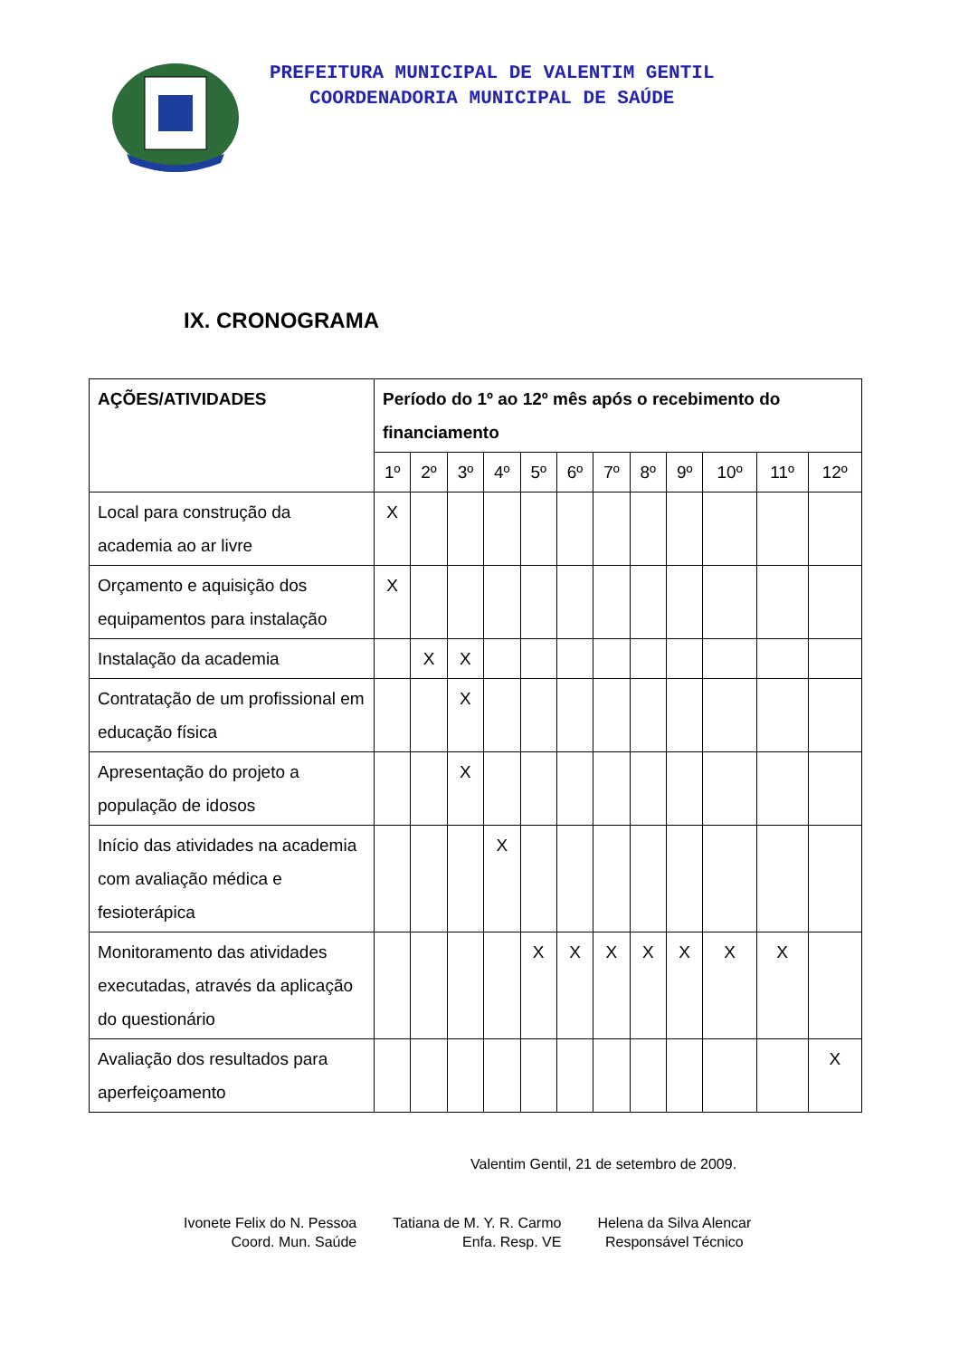PREFEITURA MUNICIPAL DE VALENTIM GENTIL
COORDENADORIA MUNICIPAL DE SAÚDE
IX. CRONOGRAMA
| AÇÕES/ATIVIDADES | Período do 1º ao 12º mês após o recebimento do financiamento | | | | | | | | | | | |
| --- | --- | --- | --- | --- | --- | --- | --- | --- | --- | --- | --- | --- |
| | 1º | 2º | 3º | 4º | 5º | 6º | 7º | 8º | 9º | 10º | 11º | 12º |
| Local para construção da academia ao ar livre | X | | | | | | | | | | | |
| Orçamento e aquisição dos equipamentos para instalação | X | | | | | | | | | | | |
| Instalação da academia | | X | X | | | | | | | | | |
| Contratação de um profissional em educação física | | | X | | | | | | | | | |
| Apresentação do projeto a população de idosos | | | X | | | | | | | | | |
| Início das atividades na academia com avaliação médica e fesioterápica | | | | X | | | | | | | | |
| Monitoramento das atividades executadas, através da aplicação do questionário | | | | | X | X | X | X | X | X | X | |
| Avaliação dos resultados para aperfeiçoamento | | | | | | | | | | | | X |
Valentim Gentil, 21 de setembro de 2009.
Ivonete Felix do N. Pessoa
Coord. Mun. Saúde
Tatiana de M. Y. R. Carmo
Enfa. Resp. VE
Helena da Silva Alencar
Responsável Técnico